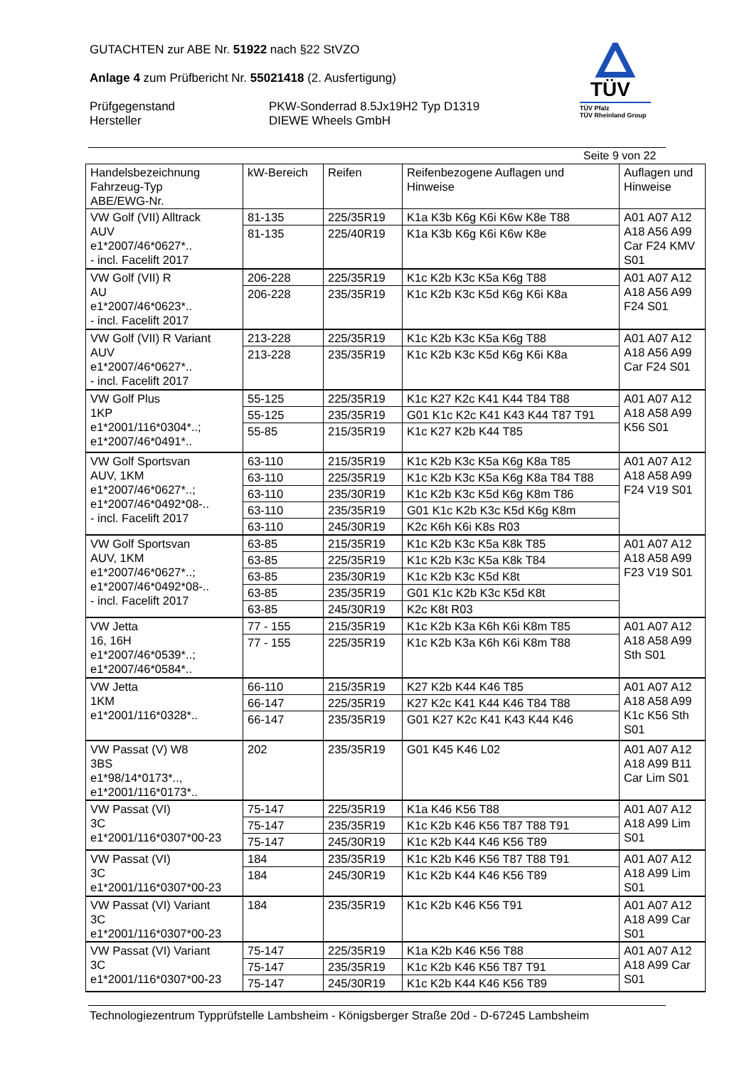GUTACHTEN zur ABE Nr. 51922 nach §22 StVZO
Anlage 4 zum Prüfbericht Nr. 55021418 (2. Ausfertigung)
Prüfgegenstand
Hersteller
PKW-Sonderrad 8.5Jx19H2 Typ D1319
DIEWE Wheels GmbH
TÜV
TÜV Pfalz
TÜV Rheinland Group
Seite 9 von 22
| Handelsbezeichnung Fahrzeug-Typ ABE/EWG-Nr. | kW-Bereich | Reifen | Reifenbezogene Auflagen und Hinweise | Auflagen und Hinweise |
| --- | --- | --- | --- | --- |
| VW Golf (VII) Alltrack AUV e1*2007/46*0627*.. - incl. Facelift 2017 | 81-135 | 225/35R19 | K1a K3b K6g K6i K6w K8e T88 | A01 A07 A12 A18 A56 A99 Car F24 KMV S01 |
| | 81-135 | 225/40R19 | K1a K3b K6g K6i K6w K8e | |
| VW Golf (VII) R AU e1*2007/46*0623*.. - incl. Facelift 2017 | 206-228 | 225/35R19 | K1c K2b K3c K5a K6g T88 | A01 A07 A12 A18 A56 A99 F24 S01 |
| | 206-228 | 235/35R19 | K1c K2b K3c K5d K6g K6i K8a | |
| VW Golf (VII) R Variant AUV e1*2007/46*0627*.. - incl. Facelift 2017 | 213-228 | 225/35R19 | K1c K2b K3c K5a K6g T88 | A01 A07 A12 A18 A56 A99 Car F24 S01 |
| | 213-228 | 235/35R19 | K1c K2b K3c K5d K6g K6i K8a | |
| VW Golf Plus 1KP e1*2001/116*0304*..; e1*2007/46*0491*.. | 55-125 | 225/35R19 | K1c K27 K2c K41 K44 T84 T88 | A01 A07 A12 A18 A58 A99 K56 S01 |
| | 55-125 | 235/35R19 | G01 K1c K2c K41 K43 K44 T87 T91 | |
| | 55-85 | 215/35R19 | K1c K27 K2b K44 T85 | |
| VW Golf Sportsvan AUV, 1KM e1*2007/46*0627*..; e1*2007/46*0492*08-.. - incl. Facelift 2017 | 63-110 | 215/35R19 | K1c K2b K3c K5a K6g K8a T85 | A01 A07 A12 A18 A58 A99 F24 V19 S01 |
| | 63-110 | 225/35R19 | K1c K2b K3c K5a K6g K8a T84 T88 | |
| | 63-110 | 235/30R19 | K1c K2b K3c K5d K6g K8m T86 | |
| | 63-110 | 235/35R19 | G01 K1c K2b K3c K5d K6g K8m | |
| | 63-110 | 245/30R19 | K2c K6h K6i K8s R03 | |
| VW Golf Sportsvan AUV, 1KM e1*2007/46*0627*..; e1*2007/46*0492*08-.. - incl. Facelift 2017 | 63-85 | 215/35R19 | K1c K2b K3c K5a K8k T85 | A01 A07 A12 A18 A58 A99 F23 V19 S01 |
| | 63-85 | 225/35R19 | K1c K2b K3c K5a K8k T84 | |
| | 63-85 | 235/30R19 | K1c K2b K3c K5d K8t | |
| | 63-85 | 235/35R19 | G01 K1c K2b K3c K5d K8t | |
| | 63-85 | 245/30R19 | K2c K8t R03 | |
| VW Jetta 16, 16H e1*2007/46*0539*..; e1*2007/46*0584*.. | 77 - 155 | 215/35R19 | K1c K2b K3a K6h K6i K8m T85 | A01 A07 A12 A18 A58 A99 Sth S01 |
| | 77 - 155 | 225/35R19 | K1c K2b K3a K6h K6i K8m T88 | |
| VW Jetta 1KM e1*2001/116*0328*.. | 66-110 | 215/35R19 | K27 K2b K44 K46 T85 | A01 A07 A12 A18 A58 A99 K1c K56 Sth S01 |
| | 66-147 | 225/35R19 | K27 K2c K41 K44 K46 T84 T88 | |
| | 66-147 | 235/35R19 | G01 K27 K2c K41 K43 K44 K46 | |
| VW Passat (V) W8 3BS e1*98/14*0173*.., e1*2001/116*0173*.. | 202 | 235/35R19 | G01 K45 K46 L02 | A01 A07 A12 A18 A99 B11 Car Lim S01 |
| VW Passat (VI) 3C e1*2001/116*0307*00-23 | 75-147 | 225/35R19 | K1a K46 K56 T88 | A01 A07 A12 A18 A99 Lim S01 |
| | 75-147 | 235/35R19 | K1c K2b K46 K56 T87 T88 T91 | |
| | 75-147 | 245/30R19 | K1c K2b K44 K46 K56 T89 | |
| VW Passat (VI) 3C e1*2001/116*0307*00-23 | 184 | 235/35R19 | K1c K2b K46 K56 T87 T88 T91 | A01 A07 A12 A18 A99 Lim S01 |
| | 184 | 245/30R19 | K1c K2b K44 K46 K56 T89 | |
| VW Passat (VI) Variant 3C e1*2001/116*0307*00-23 | 184 | 235/35R19 | K1c K2b K46 K56 T91 | A01 A07 A12 A18 A99 Car S01 |
| VW Passat (VI) Variant 3C e1*2001/116*0307*00-23 | 75-147 | 225/35R19 | K1a K2b K46 K56 T88 | A01 A07 A12 A18 A99 Car S01 |
| | 75-147 | 235/35R19 | K1c K2b K46 K56 T87 T91 | |
| | 75-147 | 245/30R19 | K1c K2b K44 K46 K56 T89 | |
Technologiezentrum Typprüfstelle Lambsheim - Königsberger Straße 20d - D-67245 Lambsheim